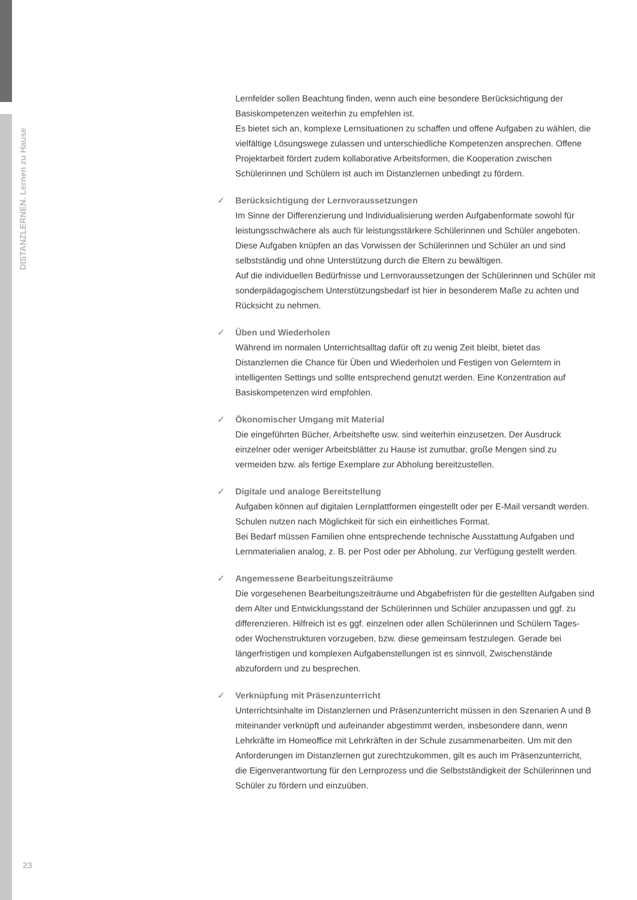DISTANZLERNEN. Lernen zu Hause
Lernfelder sollen Beachtung finden, wenn auch eine besondere Berücksichtigung der Basiskompetenzen weiterhin zu empfehlen ist.
Es bietet sich an, komplexe Lernsituationen zu schaffen und offene Aufgaben zu wählen, die vielfältige Lösungswege zulassen und unterschiedliche Kompetenzen ansprechen. Offene Projektarbeit fördert zudem kollaborative Arbeitsformen, die Kooperation zwischen Schülerinnen und Schülern ist auch im Distanzlernen unbedingt zu fördern.
✓ Berücksichtigung der Lernvoraussetzungen
Im Sinne der Differenzierung und Individualisierung werden Aufgabenformate sowohl für leistungsschwächere als auch für leistungsstärkere Schülerinnen und Schüler angeboten. Diese Aufgaben knüpfen an das Vorwissen der Schülerinnen und Schüler an und sind selbstständig und ohne Unterstützung durch die Eltern zu bewältigen.
Auf die individuellen Bedürfnisse und Lernvoraussetzungen der Schülerinnen und Schüler mit sonderpädagogischem Unterstützungsbedarf ist hier in besonderem Maße zu achten und Rücksicht zu nehmen.
✓ Üben und Wiederholen
Während im normalen Unterrichtsalltag dafür oft zu wenig Zeit bleibt, bietet das Distanzlernen die Chance für Üben und Wiederholen und Festigen von Gelerntem in intelligenten Settings und sollte entsprechend genutzt werden. Eine Konzentration auf Basiskompetenzen wird empfohlen.
✓ Ökonomischer Umgang mit Material
Die eingeführten Bücher, Arbeitshefte usw. sind weiterhin einzusetzen. Der Ausdruck einzelner oder weniger Arbeitsblätter zu Hause ist zumutbar, große Mengen sind zu vermeiden bzw. als fertige Exemplare zur Abholung bereitzustellen.
✓ Digitale und analoge Bereitstellung
Aufgaben können auf digitalen Lernplattformen eingestellt oder per E-Mail versandt werden. Schulen nutzen nach Möglichkeit für sich ein einheitliches Format.
Bei Bedarf müssen Familien ohne entsprechende technische Ausstattung Aufgaben und Lernmaterialien analog, z. B. per Post oder per Abholung, zur Verfügung gestellt werden.
✓ Angemessene Bearbeitungszeiträume
Die vorgesehenen Bearbeitungszeiträume und Abgabefristen für die gestellten Aufgaben sind dem Alter und Entwicklungsstand der Schülerinnen und Schüler anzupassen und ggf. zu differenzieren. Hilfreich ist es ggf. einzelnen oder allen Schülerinnen und Schülern Tages- oder Wochenstrukturen vorzugeben, bzw. diese gemeinsam festzulegen. Gerade bei längerfristigen und komplexen Aufgabenstellungen ist es sinnvoll, Zwischenstände abzufordern und zu besprechen.
✓ Verknüpfung mit Präsenzunterricht
Unterrichtsinhalte im Distanzlernen und Präsenzunterricht müssen in den Szenarien A und B miteinander verknüpft und aufeinander abgestimmt werden, insbesondere dann, wenn Lehrkräfte im Homeoffice mit Lehrkräften in der Schule zusammenarbeiten. Um mit den Anforderungen im Distanzlernen gut zurechtzukommen, gilt es auch im Präsenzunterricht, die Eigenverantwortung für den Lernprozess und die Selbstständigkeit der Schülerinnen und Schüler zu fördern und einzuüben.
23